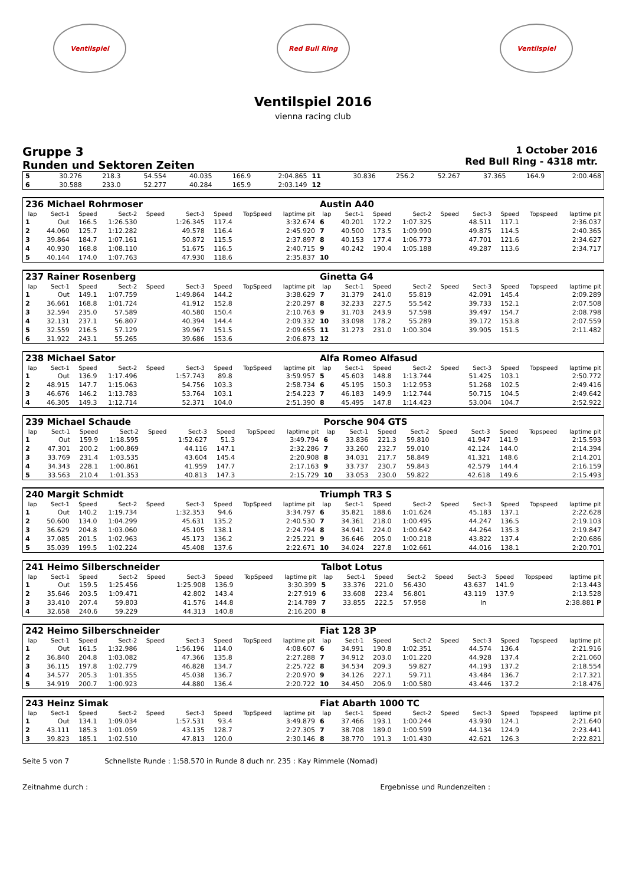Ventilspiel Red Bull Ring Ventilspiel
Ventilspiel 2016
vienna racing club
Gruppe 3
Runden und Sektoren Zeiten
1 October 2016
Red Bull Ring - 4318 mtr.
| 5 | 30.276 | 218.3 | 54.554 | 40.035 | 166.9 | 2:04.865 | 11 | 30.836 | 256.2 | 52.267 | 37.365 | 164.9 | 2:00.468 |
| 6 | 30.588 | 233.0 | 52.277 | 40.284 | 165.9 | 2:03.149 | 12 | | | | | | |
| 236 Michael Rohrmoser | | | | | | | | | Austin A40 | | | | | | | | |
| lap | Sect-1 | Speed | Sect-2 | Speed | Sect-3 | Speed | TopSpeed | laptime pit | lap | Sect-1 | Speed | Sect-2 | Speed | Sect-3 | Speed | Topspeed | laptime pit |
| 1 | Out | 166.5 | 1:26.530 | | 1:26.345 | 117.4 | | 3:32.674 | 6 | 40.201 | 172.2 | 1:07.325 | | 48.511 | 117.1 | | 2:36.037 |
| 2 | 44.060 | 125.7 | 1:12.282 | | 49.578 | 116.4 | | 2:45.920 | 7 | 40.500 | 173.5 | 1:09.990 | | 49.875 | 114.5 | | 2:40.365 |
| 3 | 39.864 | 184.7 | 1:07.161 | | 50.872 | 115.5 | | 2:37.897 | 8 | 40.153 | 177.4 | 1:06.773 | | 47.701 | 121.6 | | 2:34.627 |
| 4 | 40.930 | 168.8 | 1:08.110 | | 51.675 | 116.5 | | 2:40.715 | 9 | 40.242 | 190.4 | 1:05.188 | | 49.287 | 113.6 | | 2:34.717 |
| 5 | 40.144 | 174.0 | 1:07.763 | | 47.930 | 118.6 | | 2:35.837 | 10 | | | | | | | | |
| 237 Rainer Rosenberg | | | | | | | | | Ginetta G4 | | | | | | | | |
| lap | Sect-1 | Speed | Sect-2 | Speed | Sect-3 | Speed | TopSpeed | laptime pit | lap | Sect-1 | Speed | Sect-2 | Speed | Sect-3 | Speed | Topspeed | laptime pit |
| 1 | Out | 149.1 | 1:07.759 | | 1:49.864 | 144.2 | | 3:38.629 | 7 | 31.379 | 241.0 | 55.819 | | 42.091 | 145.4 | | 2:09.289 |
| 2 | 36.661 | 168.8 | 1:01.724 | | 41.912 | 152.8 | | 2:20.297 | 8 | 32.233 | 227.5 | 55.542 | | 39.733 | 152.1 | | 2:07.508 |
| 3 | 32.594 | 235.0 | 57.589 | | 40.580 | 150.4 | | 2:10.763 | 9 | 31.703 | 243.9 | 57.598 | | 39.497 | 154.7 | | 2:08.798 |
| 4 | 32.131 | 237.1 | 56.807 | | 40.394 | 144.4 | | 2:09.332 | 10 | 33.098 | 178.2 | 55.289 | | 39.172 | 153.8 | | 2:07.559 |
| 5 | 32.559 | 216.5 | 57.129 | | 39.967 | 151.5 | | 2:09.655 | 11 | 31.273 | 231.0 | 1:00.304 | | 39.905 | 151.5 | | 2:11.482 |
| 6 | 31.922 | 243.1 | 55.265 | | 39.686 | 153.6 | | 2:06.873 | 12 | | | | | | | | |
| 238 Michael Sator | | | | | | | | | Alfa Romeo Alfasud | | | | | | | | |
| lap | Sect-1 | Speed | Sect-2 | Speed | Sect-3 | Speed | TopSpeed | laptime pit | lap | Sect-1 | Speed | Sect-2 | Speed | Sect-3 | Speed | Topspeed | laptime pit |
| 1 | Out | 136.9 | 1:17.496 | | 1:57.743 | 89.8 | | 3:59.957 | 5 | 45.603 | 148.8 | 1:13.744 | | 51.425 | 103.1 | | 2:50.772 |
| 2 | 48.915 | 147.7 | 1:15.063 | | 54.756 | 103.3 | | 2:58.734 | 6 | 45.195 | 150.3 | 1:12.953 | | 51.268 | 102.5 | | 2:49.416 |
| 3 | 46.676 | 146.2 | 1:13.783 | | 53.764 | 103.1 | | 2:54.223 | 7 | 46.183 | 149.9 | 1:12.744 | | 50.715 | 104.5 | | 2:49.642 |
| 4 | 46.305 | 149.3 | 1:12.714 | | 52.371 | 104.0 | | 2:51.390 | 8 | 45.495 | 147.8 | 1:14.423 | | 53.004 | 104.7 | | 2:52.922 |
| 239 Michael Schaude | | | | | | | | | Porsche 904 GTS | | | | | | | | |
| lap | Sect-1 | Speed | Sect-2 | Speed | Sect-3 | Speed | TopSpeed | laptime pit | lap | Sect-1 | Speed | Sect-2 | Speed | Sect-3 | Speed | Topspeed | laptime pit |
| 1 | Out | 159.9 | 1:18.595 | | 1:52.627 | 51.3 | | 3:49.794 | 6 | 33.836 | 221.3 | 59.810 | | 41.947 | 141.9 | | 2:15.593 |
| 2 | 47.301 | 200.2 | 1:00.869 | | 44.116 | 147.1 | | 2:32.286 | 7 | 33.260 | 232.7 | 59.010 | | 42.124 | 144.0 | | 2:14.394 |
| 3 | 33.769 | 231.4 | 1:03.535 | | 43.604 | 145.4 | | 2:20.908 | 8 | 34.031 | 217.7 | 58.849 | | 41.321 | 148.6 | | 2:14.201 |
| 4 | 34.343 | 228.1 | 1:00.861 | | 41.959 | 147.7 | | 2:17.163 | 9 | 33.737 | 230.7 | 59.843 | | 42.579 | 144.4 | | 2:16.159 |
| 5 | 33.563 | 210.4 | 1:01.353 | | 40.813 | 147.3 | | 2:15.729 | 10 | 33.053 | 230.0 | 59.822 | | 42.618 | 149.6 | | 2:15.493 |
| 240 Margit Schmidt | | | | | | | | | Triumph TR3 S | | | | | | | | |
| lap | Sect-1 | Speed | Sect-2 | Speed | Sect-3 | Speed | TopSpeed | laptime pit | lap | Sect-1 | Speed | Sect-2 | Speed | Sect-3 | Speed | Topspeed | laptime pit |
| 1 | Out | 140.2 | 1:19.734 | | 1:32.353 | 94.6 | | 3:34.797 | 6 | 35.821 | 188.6 | 1:01.624 | | 45.183 | 137.1 | | 2:22.628 |
| 2 | 50.600 | 134.0 | 1:04.299 | | 45.631 | 135.2 | | 2:40.530 | 7 | 34.361 | 218.0 | 1:00.495 | | 44.247 | 136.5 | | 2:19.103 |
| 3 | 36.629 | 204.8 | 1:03.060 | | 45.105 | 138.1 | | 2:24.794 | 8 | 34.941 | 224.0 | 1:00.642 | | 44.264 | 135.3 | | 2:19.847 |
| 4 | 37.085 | 201.5 | 1:02.963 | | 45.173 | 136.2 | | 2:25.221 | 9 | 36.646 | 205.0 | 1:00.218 | | 43.822 | 137.4 | | 2:20.686 |
| 5 | 35.039 | 199.5 | 1:02.224 | | 45.408 | 137.6 | | 2:22.671 | 10 | 34.024 | 227.8 | 1:02.661 | | 44.016 | 138.1 | | 2:20.701 |
| 241 Heimo Silberschneider | | | | | | | | | Talbot Lotus | | | | | | | | |
| lap | Sect-1 | Speed | Sect-2 | Speed | Sect-3 | Speed | TopSpeed | laptime pit | lap | Sect-1 | Speed | Sect-2 | Speed | Sect-3 | Speed | Topspeed | laptime pit |
| 1 | Out | 159.5 | 1:25.456 | | 1:25.908 | 136.9 | | 3:30.399 | 5 | 33.376 | 221.0 | 56.430 | | 43.637 | 141.9 | | 2:13.443 |
| 2 | 35.646 | 203.5 | 1:09.471 | | 42.802 | 143.4 | | 2:27.919 | 6 | 33.608 | 223.4 | 56.801 | | 43.119 | 137.9 | | 2:13.528 |
| 3 | 33.410 | 207.4 | 59.803 | | 41.576 | 144.8 | | 2:14.789 | 7 | 33.855 | 222.5 | 57.958 | | In | | | 2:38.881 P |
| 4 | 32.658 | 240.6 | 59.229 | | 44.313 | 140.8 | | 2:16.200 | 8 | | | | | | | | |
| 242 Heimo Silberschneider | | | | | | | | | Fiat 128 3P | | | | | | | | |
| lap | Sect-1 | Speed | Sect-2 | Speed | Sect-3 | Speed | TopSpeed | laptime pit | lap | Sect-1 | Speed | Sect-2 | Speed | Sect-3 | Speed | Topspeed | laptime pit |
| 1 | Out | 161.5 | 1:32.986 | | 1:56.196 | 114.0 | | 4:08.607 | 6 | 34.991 | 190.8 | 1:02.351 | | 44.574 | 136.4 | | 2:21.916 |
| 2 | 36.840 | 204.8 | 1:03.082 | | 47.366 | 135.8 | | 2:27.288 | 7 | 34.912 | 203.0 | 1:01.220 | | 44.928 | 137.4 | | 2:21.060 |
| 3 | 36.115 | 197.8 | 1:02.779 | | 46.828 | 134.7 | | 2:25.722 | 8 | 34.534 | 209.3 | 59.827 | | 44.193 | 137.2 | | 2:18.554 |
| 4 | 34.577 | 205.3 | 1:01.355 | | 45.038 | 136.7 | | 2:20.970 | 9 | 34.126 | 227.1 | 59.711 | | 43.484 | 136.7 | | 2:17.321 |
| 5 | 34.919 | 200.7 | 1:00.923 | | 44.880 | 136.4 | | 2:20.722 | 10 | 34.450 | 206.9 | 1:00.580 | | 43.446 | 137.2 | | 2:18.476 |
| 243 Heinz Simak | | | | | | | | | Fiat Abarth 1000 TC | | | | | | | | |
| lap | Sect-1 | Speed | Sect-2 | Speed | Sect-3 | Speed | TopSpeed | laptime pit | lap | Sect-1 | Speed | Sect-2 | Speed | Sect-3 | Speed | Topspeed | laptime pit |
| 1 | Out | 134.1 | 1:09.034 | | 1:57.531 | 93.4 | | 3:49.879 | 6 | 37.466 | 193.1 | 1:00.244 | | 43.930 | 124.1 | | 2:21.640 |
| 2 | 43.111 | 185.3 | 1:01.059 | | 43.135 | 128.7 | | 2:27.305 | 7 | 38.708 | 189.0 | 1:00.599 | | 44.134 | 124.9 | | 2:23.441 |
| 3 | 39.823 | 185.1 | 1:02.510 | | 47.813 | 120.0 | | 2:30.146 | 8 | 38.770 | 191.3 | 1:01.430 | | 42.621 | 126.3 | | 2:22.821 |
Seite 5 von 7 Schnellste Runde : 1:58.570 in Runde 8 duch nr. 235 : Kay Rimmele (Nomad)
Zeitnahme durch : Ergebnisse und Rundenzeiten :